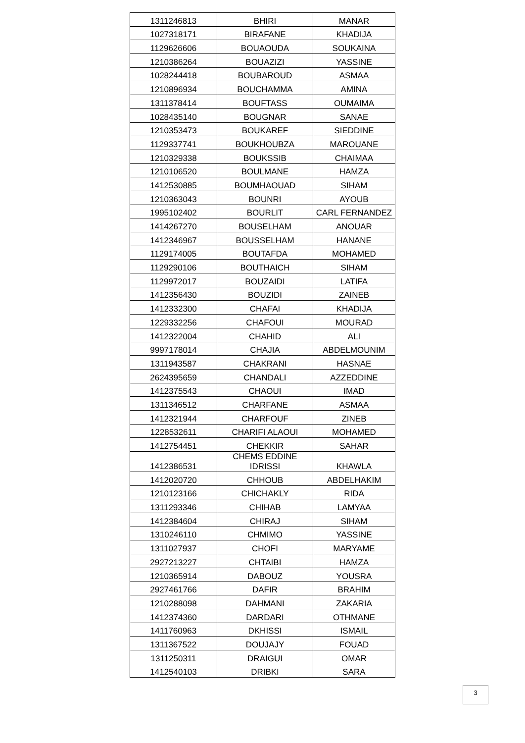| 1311246813 | BHIRI | MANAR |
| 1027318171 | BIRAFANE | KHADIJA |
| 1129626606 | BOUAOUDA | SOUKAINA |
| 1210386264 | BOUAZIZI | YASSINE |
| 1028244418 | BOUBAROUD | ASMAA |
| 1210896934 | BOUCHAMMA | AMINA |
| 1311378414 | BOUFTASS | OUMAIMA |
| 1028435140 | BOUGNAR | SANAE |
| 1210353473 | BOUKAREF | SIEDDINE |
| 1129337741 | BOUKHOUBZA | MAROUANE |
| 1210329338 | BOUKSSIB | CHAIMAA |
| 1210106520 | BOULMANE | HAMZA |
| 1412530885 | BOUMHAOUAD | SIHAM |
| 1210363043 | BOUNRI | AYOUB |
| 1995102402 | BOURLIT | CARL FERNANDEZ |
| 1414267270 | BOUSELHAM | ANOUAR |
| 1412346967 | BOUSSELHAM | HANANE |
| 1129174005 | BOUTAFDA | MOHAMED |
| 1129290106 | BOUTHAICH | SIHAM |
| 1129972017 | BOUZAIDI | LATIFA |
| 1412356430 | BOUZIDI | ZAINEB |
| 1412332300 | CHAFAI | KHADIJA |
| 1229332256 | CHAFOUI | MOURAD |
| 1412322004 | CHAHID | ALI |
| 9997178014 | CHAJIA | ABDELMOUNIM |
| 1311943587 | CHAKRANI | HASNAE |
| 2624395659 | CHANDALI | AZZEDDINE |
| 1412375543 | CHAOUI | IMAD |
| 1311346512 | CHARFANE | ASMAA |
| 1412321944 | CHARFOUF | ZINEB |
| 1228532611 | CHARIFI ALAOUI | MOHAMED |
| 1412754451 | CHEKKIR | SAHAR |
| 1412386531 | CHEMS EDDINE IDRISSI | KHAWLA |
| 1412020720 | CHHOUB | ABDELHAKIM |
| 1210123166 | CHICHAKLY | RIDA |
| 1311293346 | CHIHAB | LAMYAA |
| 1412384604 | CHIRAJ | SIHAM |
| 1310246110 | CHMIMO | YASSINE |
| 1311027937 | CHOFI | MARYAME |
| 2927213227 | CHTAIBI | HAMZA |
| 1210365914 | DABOUZ | YOUSRA |
| 2927461766 | DAFIR | BRAHIM |
| 1210288098 | DAHMANI | ZAKARIA |
| 1412374360 | DARDARI | OTHMANE |
| 1411760963 | DKHISSI | ISMAIL |
| 1311367522 | DOUJAJY | FOUAD |
| 1311250311 | DRAIGUI | OMAR |
| 1412540103 | DRIBKI | SARA |
3